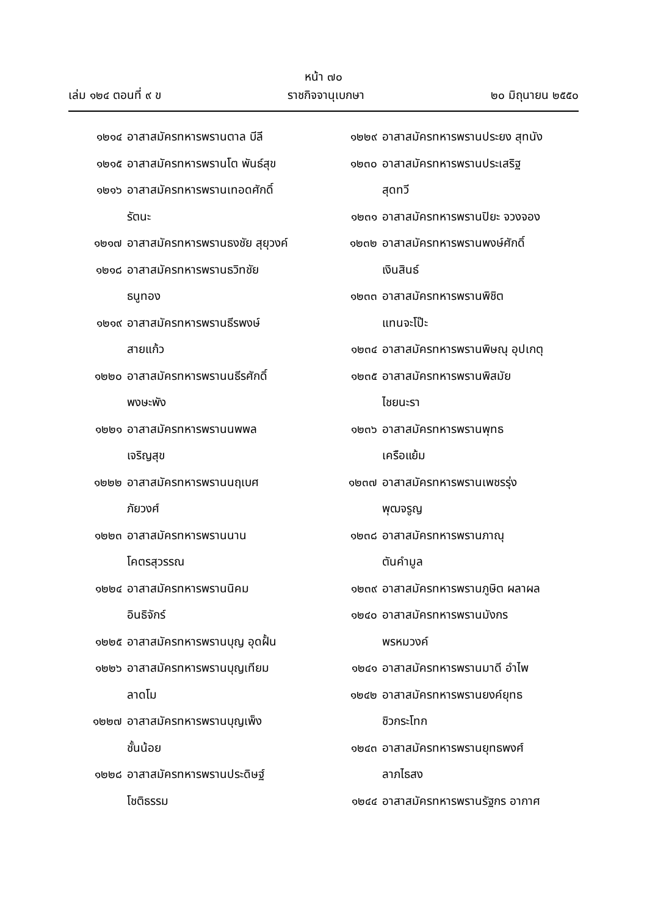หน้า ๗๐
เล่ม ๑๒๔ ตอนที่ ๙ ข ราชกิจจานุเบกษา ๒๐ มิถุนายน ๒๕๕๐
๑๒๑๔ อาสาสมัครทหารพรานตาล บีลี
๑๒๑๕ อาสาสมัครทหารพรานโต พันธ์สุข
๑๒๑๖ อาสาสมัครทหารพรานเทอดศักดิ์
รัตนะ
๑๒๑๗ อาสาสมัครทหารพรานธงชัย สุยุวงค์
๑๒๑๘ อาสาสมัครทหารพรานธวิทชัย
ธนูทอง
๑๒๑๙ อาสาสมัครทหารพรานธีรพงษ์
สายแก้ว
๑๒๒๐ อาสาสมัครทหารพรานนธีรศักดิ์
พงษะพัง
๑๒๒๑ อาสาสมัครทหารพรานนพพล
เจริญสุข
๑๒๒๒ อาสาสมัครทหารพรานนฤเบศ
ภัยวงศ์
๑๒๒๓ อาสาสมัครทหารพรานนาน
โคตรสุวรรณ
๑๒๒๔ อาสาสมัครทหารพรานนิคม
อินธิจักร์
๑๒๒๕ อาสาสมัครทหารพรานบุญ อุดฝั้น
๑๒๒๖ อาสาสมัครทหารพรานบุญเทียม
ลาดโม
๑๒๒๗ อาสาสมัครทหารพรานบุญเพ็ง
ชั้นน้อย
๑๒๒๘ อาสาสมัครทหารพรานประดิษฐ์
โชติธรรม
๑๒๒๙ อาสาสมัครทหารพรานประยง สุทนัง
๑๒๓๐ อาสาสมัครทหารพรานประเสริฐ
สุดทวี
๑๒๓๑ อาสาสมัครทหารพรานปิยะ จวงจอง
๑๒๓๒ อาสาสมัครทหารพรานพงษ์ศักดิ์
เงินสินธ์
๑๒๓๓ อาสาสมัครทหารพรานพิชิต
แทนจะโป๊ะ
๑๒๓๔ อาสาสมัครทหารพรานพิษณุ อุปเกตุ
๑๒๓๕ อาสาสมัครทหารพรานพิสมัย
ไชยนะรา
๑๒๓๖ อาสาสมัครทหารพรานพุทธ
เครือแย้ม
๑๒๓๗ อาสาสมัครทหารพรานเพชรรุ่ง
พุฒจรูญ
๑๒๓๘ อาสาสมัครทหารพรานภาณุ
ตันคำมูล
๑๒๓๙ อาสาสมัครทหารพรานภูษิต ผลาผล
๑๒๔๐ อาสาสมัครทหารพรานมังกร
พรหมวงค์
๑๒๔๑ อาสาสมัครทหารพรานมาดี อำไพ
๑๒๔๒ อาสาสมัครทหารพรานยงค์ยุทธ
ชิวกระโทก
๑๒๔๓ อาสาสมัครทหารพรานยุทธพงศ์
ลาภไธสง
๑๒๔๔ อาสาสมัครทหารพรานรัฐกร อากาศ